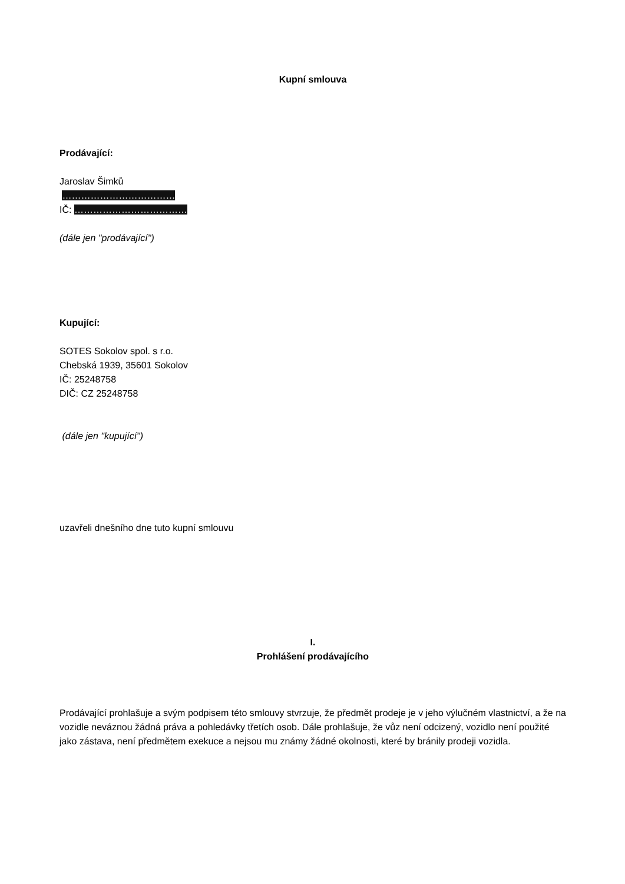Kupní smlouva
Prodávající:
Jaroslav Šimků
………………………………
IČ: ………………………………
(dále jen "prodávající")
Kupující:
SOTES Sokolov spol. s r.o.
Chebská 1939, 35601 Sokolov
IČ: 25248758
DIČ: CZ 25248758
(dále jen "kupující")
uzavřeli dnešního dne tuto kupní smlouvu
I.
Prohlášení prodávajícího
Prodávající prohlašuje a svým podpisem této smlouvy stvrzuje, že předmět prodeje je v jeho výlučném vlastnictví, a že na vozidle neváznou žádná práva a pohledávky třetích osob. Dále prohlašuje, že vůz není odcizený, vozidlo není použité jako zástava, není předmětem exekuce a nejsou mu známy žádné okolnosti, které by bránily prodeji vozidla.